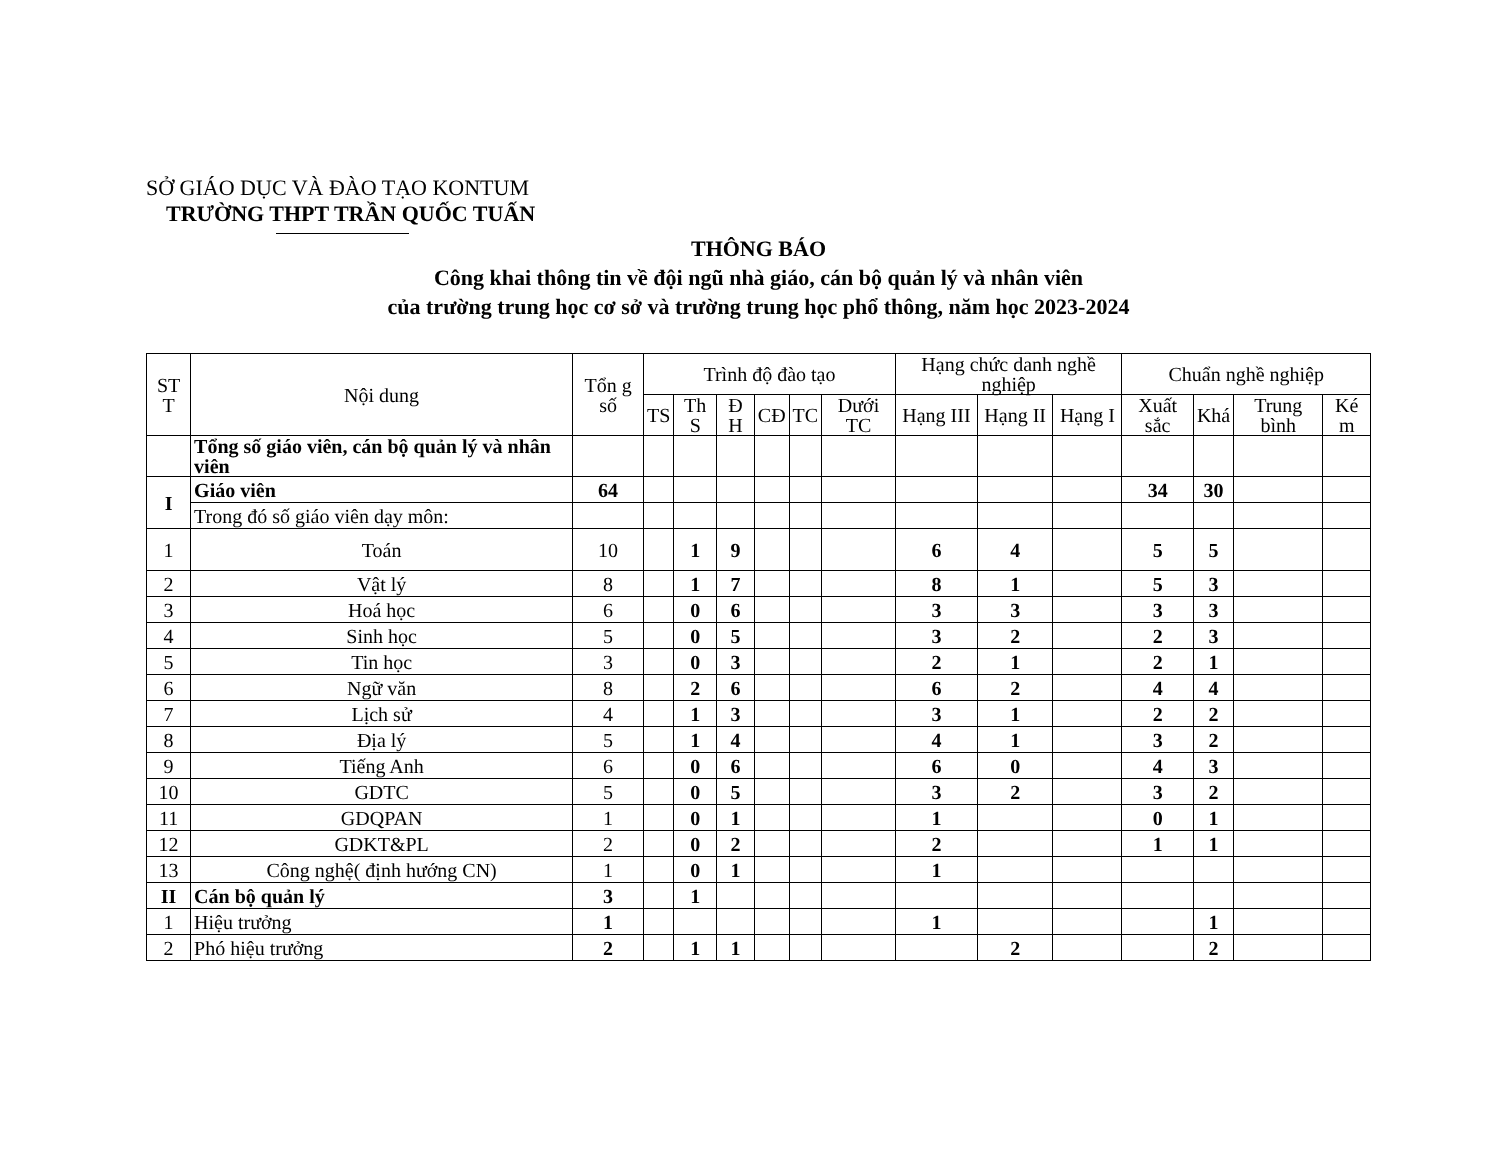SỞ GIÁO DỤC VÀ ĐÀO TẠO KONTUM
TRƯỜNG THPT TRẦN QUỐC TUẤN
THÔNG BÁO
Công khai thông tin về đội ngũ nhà giáo, cán bộ quản lý và nhân viên
của trường trung học cơ sở và trường trung học phổ thông, năm học 2023-2024
| ST T | Nội dung | Tổn g số | Trình độ đào tạo | | | | | | Hạng chức danh nghề nghiệp | | | Chuẩn nghề nghiệp | | | |
| --- | --- | --- | --- | --- | --- | --- | --- | --- | --- | --- | --- | --- | --- | --- | --- |
| | | | TS | Th S | Đ H | CĐ | TC | Dưới TC | Hạng III | Hạng II | Hạng I | Xuất sắc | Khá | Trung bình | Ké m |
| | Tổng số giáo viên, cán bộ quản lý và nhân viên | | | | | | | | | | | | | | |
| I | Giáo viên | 64 | | | | | | | | | | 34 | 30 | | |
| | Trong đó số giáo viên dạy môn: | | | | | | | | | | | | | | |
| 1 | Toán | 10 | | 1 | 9 | | | | 6 | 4 | | 5 | 5 | | |
| 2 | Vật lý | 8 | | 1 | 7 | | | | 8 | 1 | | 5 | 3 | | |
| 3 | Hoá học | 6 | | 0 | 6 | | | | 3 | 3 | | 3 | 3 | | |
| 4 | Sinh học | 5 | | 0 | 5 | | | | 3 | 2 | | 2 | 3 | | |
| 5 | Tin học | 3 | | 0 | 3 | | | | 2 | 1 | | 2 | 1 | | |
| 6 | Ngữ văn | 8 | | 2 | 6 | | | | 6 | 2 | | 4 | 4 | | |
| 7 | Lịch sử | 4 | | 1 | 3 | | | | 3 | 1 | | 2 | 2 | | |
| 8 | Địa lý | 5 | | 1 | 4 | | | | 4 | 1 | | 3 | 2 | | |
| 9 | Tiếng Anh | 6 | | 0 | 6 | | | | 6 | 0 | | 4 | 3 | | |
| 10 | GDTC | 5 | | 0 | 5 | | | | 3 | 2 | | 3 | 2 | | |
| 11 | GDQPAN | 1 | | 0 | 1 | | | | 1 | | | 0 | 1 | | |
| 12 | GDKT&PL | 2 | | 0 | 2 | | | | 2 | | | 1 | 1 | | |
| 13 | Công nghệ( định hướng CN) | 1 | | 0 | 1 | | | | 1 | | | | | | |
| II | Cán bộ quản lý | 3 | | 1 | | | | | | | | | | | |
| 1 | Hiệu trưởng | 1 | | | | | | | 1 | | | | 1 | | |
| 2 | Phó hiệu trưởng | 2 | | 1 | 1 | | | | | 2 | | | 2 | | |